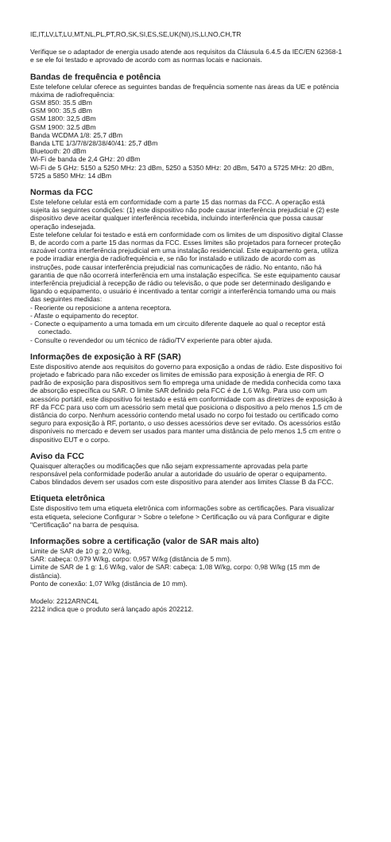IE,IT,LV,LT,LU,MT,NL,PL,PT,RO,SK,SI,ES,SE,UK(NI),IS,LI,NO,CH,TR
Verifique se o adaptador de energia usado atende aos requisitos da Cláusula 6.4.5 da IEC/EN 62368-1 e se ele foi testado e aprovado de acordo com as normas locais e nacionais.
Bandas de frequência e potência
Este telefone celular oferece as seguintes bandas de frequência somente nas áreas da UE e potência máxima de radiofrequência:
GSM 850: 35.5 dBm
GSM 900: 35,5 dBm
GSM 1800: 32,5 dBm
GSM 1900: 32.5 dBm
Banda WCDMA 1/8: 25,7 dBm
Banda LTE 1/3/7/8/28/38/40/41: 25,7 dBm
Bluetooth: 20 dBm
Wi-Fi de banda de 2,4 GHz: 20 dBm
Wi-Fi de 5 GHz: 5150 a 5250 MHz: 23 dBm, 5250 a 5350 MHz: 20 dBm, 5470 a 5725 MHz: 20 dBm, 5725 a 5850 MHz: 14 dBm
Normas da FCC
Este telefone celular está em conformidade com a parte 15 das normas da FCC. A operação está sujeita às seguintes condições: (1) este dispositivo não pode causar interferência prejudicial e (2) este dispositivo deve aceitar qualquer interferência recebida, incluindo interferência que possa causar operação indesejada.
Este telefone celular foi testado e está em conformidade com os limites de um dispositivo digital Classe B, de acordo com a parte 15 das normas da FCC. Esses limites são projetados para fornecer proteção razoável contra interferência prejudicial em uma instalação residencial. Este equipamento gera, utiliza e pode irradiar energia de radiofrequência e, se não for instalado e utilizado de acordo com as instruções, pode causar interferência prejudicial nas comunicações de rádio. No entanto, não há garantia de que não ocorrerá interferência em uma instalação específica. Se este equipamento causar interferência prejudicial à recepção de rádio ou televisão, o que pode ser determinado desligando e ligando o equipamento, o usuário é incentivado a tentar corrigir a interferência tomando uma ou mais das seguintes medidas:
- Reoriente ou reposicione a antena receptora.
- Afaste o equipamento do receptor.
- Conecte o equipamento a uma tomada em um circuito diferente daquele ao qual o receptor está conectado.
- Consulte o revendedor ou um técnico de rádio/TV experiente para obter ajuda.
Informações de exposição à RF (SAR)
Este dispositivo atende aos requisitos do governo para exposição a ondas de rádio. Este dispositivo foi projetado e fabricado para não exceder os limites de emissão para exposição à energia de RF. O padrão de exposição para dispositivos sem fio emprega uma unidade de medida conhecida como taxa de absorção específica ou SAR. O limite SAR definido pela FCC é de 1,6 W/kg. Para uso com um acessório portátil, este dispositivo foi testado e está em conformidade com as diretrizes de exposição à RF da FCC para uso com um acessório sem metal que posiciona o dispositivo a pelo menos 1,5 cm de distância do corpo. Nenhum acessório contendo metal usado no corpo foi testado ou certificado como seguro para exposição à RF, portanto, o uso desses acessórios deve ser evitado. Os acessórios estão disponíveis no mercado e devem ser usados para manter uma distância de pelo menos 1,5 cm entre o dispositivo EUT e o corpo.
Aviso da FCC
Quaisquer alterações ou modificações que não sejam expressamente aprovadas pela parte responsável pela conformidade poderão anular a autoridade do usuário de operar o equipamento.
Cabos blindados devem ser usados com este dispositivo para atender aos limites Classe B da FCC.
Etiqueta eletrônica
Este dispositivo tem uma etiqueta eletrônica com informações sobre as certificações. Para visualizar esta etiqueta, selecione Configurar > Sobre o telefone > Certificação ou vá para Configurar e digite "Certificação" na barra de pesquisa.
Informações sobre a certificação (valor de SAR mais alto)
Limite de SAR de 10 g: 2,0 W/kg,
SAR: cabeça: 0,979 W/kg, corpo: 0,957 W/kg (distância de 5 mm).
Limite de SAR de 1 g: 1,6 W/kg, valor de SAR: cabeça: 1,08 W/kg, corpo: 0,98 W/kg (15 mm de distância).
Ponto de conexão: 1,07 W/kg (distância de 10 mm).
Modelo: 2212ARNC4L
2212 indica que o produto será lançado após 202212.